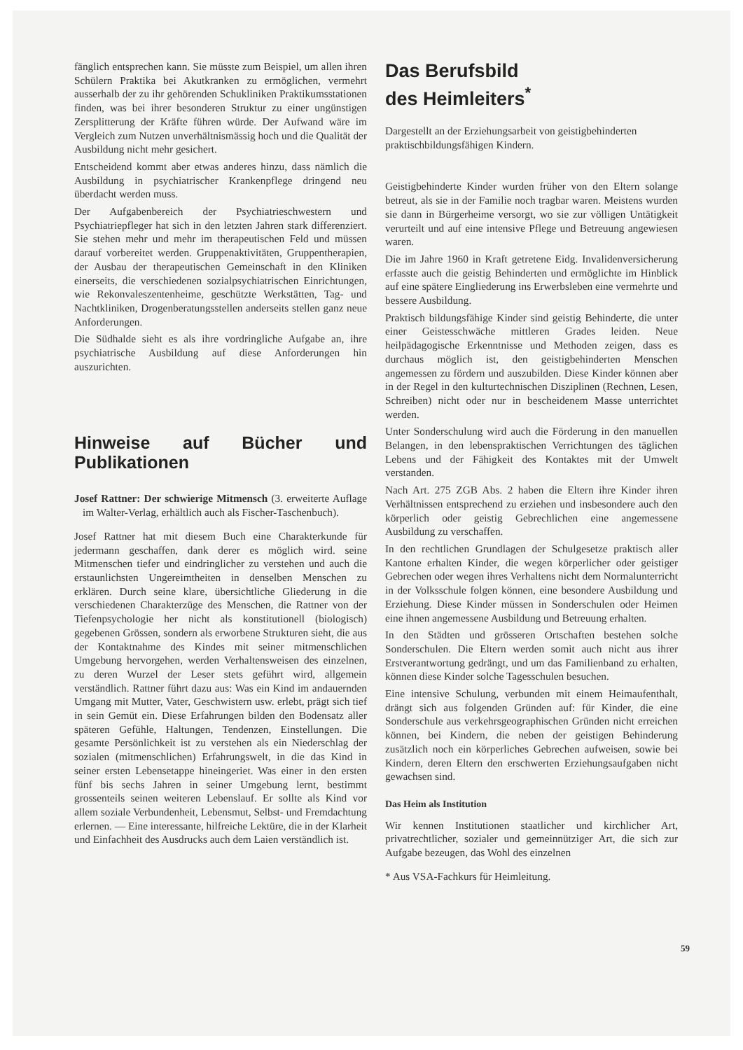fänglich entsprechen kann. Sie müsste zum Beispiel, um allen ihren Schülern Praktika bei Akutkranken zu ermöglichen, vermehrt ausserhalb der zu ihr gehörenden Schukliniken Praktikumsstationen finden, was bei ihrer besonderen Struktur zu einer ungünstigen Zersplitterung der Kräfte führen würde. Der Aufwand wäre im Vergleich zum Nutzen unverhältnismässig hoch und die Qualität der Ausbildung nicht mehr gesichert.
Entscheidend kommt aber etwas anderes hinzu, dass nämlich die Ausbildung in psychiatrischer Krankenpflege dringend neu überdacht werden muss.
Der Aufgabenbereich der Psychiatrieschwestern und Psychiatriepfleger hat sich in den letzten Jahren stark differenziert. Sie stehen mehr und mehr im therapeutischen Feld und müssen darauf vorbereitet werden. Gruppenaktivitäten, Gruppentherapien, der Ausbau der therapeutischen Gemeinschaft in den Kliniken einerseits, die verschiedenen sozialpsychiatrischen Einrichtungen, wie Rekonvaleszentenheime, geschützte Werkstätten, Tag- und Nachtkliniken, Drogenberatungsstellen anderseits stellen ganz neue Anforderungen.
Die Südhalde sieht es als ihre vordringliche Aufgabe an, ihre psychiatrische Ausbildung auf diese Anforderungen hin auszurichten.
Hinweise auf Bücher und Publikationen
Josef Rattner: Der schwierige Mitmensch (3. erweiterte Auflage im Walter-Verlag, erhältlich auch als Fischer-Taschenbuch).
Josef Rattner hat mit diesem Buch eine Charakterkunde für jedermann geschaffen, dank derer es möglich wird. seine Mitmenschen tiefer und eindringlicher zu verstehen und auch die erstaunlichsten Ungereimtheiten in denselben Menschen zu erklären. Durch seine klare, übersichtliche Gliederung in die verschiedenen Charakterzüge des Menschen, die Rattner von der Tiefenpsychologie her nicht als konstitutionell (biologisch) gegebenen Grössen, sondern als erworbene Strukturen sieht, die aus der Kontaktnahme des Kindes mit seiner mitmenschlichen Umgebung hervorgehen, werden Verhaltensweisen des einzelnen, zu deren Wurzel der Leser stets geführt wird, allgemein verständlich. Rattner führt dazu aus: Was ein Kind im andauernden Umgang mit Mutter, Vater, Geschwistern usw. erlebt, prägt sich tief in sein Gemüt ein. Diese Erfahrungen bilden den Bodensatz aller späteren Gefühle, Haltungen, Tendenzen, Einstellungen. Die gesamte Persönlichkeit ist zu verstehen als ein Niederschlag der sozialen (mitmenschlichen) Erfahrungswelt, in die das Kind in seiner ersten Lebensetappe hineingeriet. Was einer in den ersten fünf bis sechs Jahren in seiner Umgebung lernt, bestimmt grossenteils seinen weiteren Lebenslauf. Er sollte als Kind vor allem soziale Verbundenheit, Lebensmut, Selbst- und Fremdachtung erlernen. — Eine interessante, hilfreiche Lektüre, die in der Klarheit und Einfachheit des Ausdrucks auch dem Laien verständlich ist.
Das Berufsbild
des Heimleiters<sup>*</sup>
Dargestellt an der Erziehungsarbeit von geistigbehinderten praktischbildungsfähigen Kindern.
Geistigbehinderte Kinder wurden früher von den Eltern solange betreut, als sie in der Familie noch tragbar waren. Meistens wurden sie dann in Bürgerheime versorgt, wo sie zur völligen Untätigkeit verurteilt und auf eine intensive Pflege und Betreuung angewiesen waren.
Die im Jahre 1960 in Kraft getretene Eidg. Invalidenversicherung erfasste auch die geistig Behinderten und ermöglichte im Hinblick auf eine spätere Eingliederung ins Erwerbsleben eine vermehrte und bessere Ausbildung.
Praktisch bildungsfähige Kinder sind geistig Behinderte, die unter einer Geistesschwäche mittleren Grades leiden. Neue heilpädagogische Erkenntnisse und Methoden zeigen, dass es durchaus möglich ist, den geistigbehinderten Menschen angemessen zu fördern und auszubilden. Diese Kinder können aber in der Regel in den kulturtechnischen Disziplinen (Rechnen, Lesen, Schreiben) nicht oder nur in bescheidenem Masse unterrichtet werden.
Unter Sonderschulung wird auch die Förderung in den manuellen Belangen, in den lebenspraktischen Verrichtungen des täglichen Lebens und der Fähigkeit des Kontaktes mit der Umwelt verstanden.
Nach Art. 275 ZGB Abs. 2 haben die Eltern ihre Kinder ihren Verhältnissen entsprechend zu erziehen und insbesondere auch den körperlich oder geistig Gebrechlichen eine angemessene Ausbildung zu verschaffen.
In den rechtlichen Grundlagen der Schulgesetze praktisch aller Kantone erhalten Kinder, die wegen körperlicher oder geistiger Gebrechen oder wegen ihres Verhaltens nicht dem Normalunterricht in der Volksschule folgen können, eine besondere Ausbildung und Erziehung. Diese Kinder müssen in Sonderschulen oder Heimen eine ihnen angemessene Ausbildung und Betreuung erhalten.
In den Städten und grösseren Ortschaften bestehen solche Sonderschulen. Die Eltern werden somit auch nicht aus ihrer Erstverantwortung gedrängt, und um das Familienband zu erhalten, können diese Kinder solche Tagesschulen besuchen.
Eine intensive Schulung, verbunden mit einem Heimaufenthalt, drängt sich aus folgenden Gründen auf: für Kinder, die eine Sonderschule aus verkehrsgeographischen Gründen nicht erreichen können, bei Kindern, die neben der geistigen Behinderung zusätzlich noch ein körperliches Gebrechen aufweisen, sowie bei Kindern, deren Eltern den erschwerten Erziehungsaufgaben nicht gewachsen sind.
Das Heim als Institution
Wir kennen Institutionen staatlicher und kirchlicher Art, privatrechtlicher, sozialer und gemeinnütziger Art, die sich zur Aufgabe bezeugen, das Wohl des einzelnen
* Aus VSA-Fachkurs für Heimleitung.
59